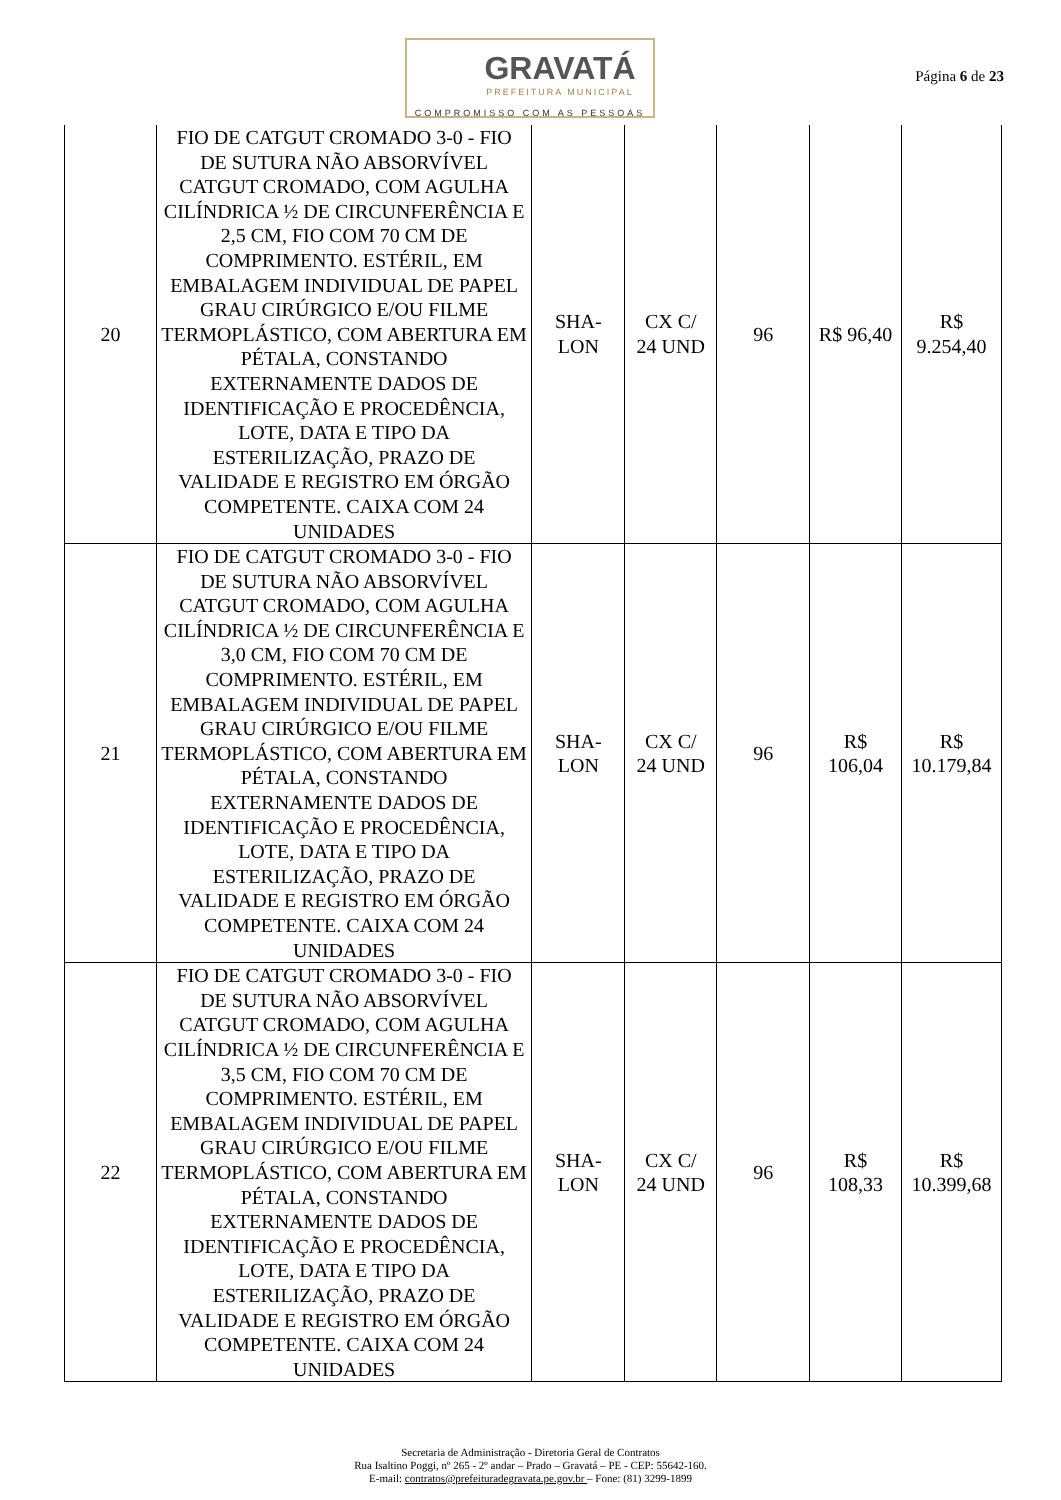GRAVATÁ
PREFEITURA MUNICIPAL
COMPROMISSO COM AS PESSOAS
Página 6 de 23
| 20 | FIO DE CATGUT CROMADO 3-0 - FIO DE SUTURA NÃO ABSORVÍVEL CATGUT CROMADO, COM AGULHA CILÍNDRICA ½ DE CIRCUNFERÊNCIA E 2,5 CM, FIO COM 70 CM DE COMPRIMENTO. ESTÉRIL, EM EMBALAGEM INDIVIDUAL DE PAPEL GRAU CIRÚRGICO E/OU FILME TERMOPLÁSTICO, COM ABERTURA EM PÉTALA, CONSTANDO EXTERNAMENTE DADOS DE IDENTIFICAÇÃO E PROCEDÊNCIA, LOTE, DATA E TIPO DA ESTERILIZAÇÃO, PRAZO DE VALIDADE E REGISTRO EM ÓRGÃO COMPETENTE. CAIXA COM 24 UNIDADES | SHA- LON | CX C/ 24 UND | 96 | R$ 96,40 | R$ 9.254,40 |
| 21 | FIO DE CATGUT CROMADO 3-0 - FIO DE SUTURA NÃO ABSORVÍVEL CATGUT CROMADO, COM AGULHA CILÍNDRICA ½ DE CIRCUNFERÊNCIA E 3,0 CM, FIO COM 70 CM DE COMPRIMENTO. ESTÉRIL, EM EMBALAGEM INDIVIDUAL DE PAPEL GRAU CIRÚRGICO E/OU FILME TERMOPLÁSTICO, COM ABERTURA EM PÉTALA, CONSTANDO EXTERNAMENTE DADOS DE IDENTIFICAÇÃO E PROCEDÊNCIA, LOTE, DATA E TIPO DA ESTERILIZAÇÃO, PRAZO DE VALIDADE E REGISTRO EM ÓRGÃO COMPETENTE. CAIXA COM 24 UNIDADES | SHA- LON | CX C/ 24 UND | 96 | R$ 106,04 | R$ 10.179,84 |
| 22 | FIO DE CATGUT CROMADO 3-0 - FIO DE SUTURA NÃO ABSORVÍVEL CATGUT CROMADO, COM AGULHA CILÍNDRICA ½ DE CIRCUNFERÊNCIA E 3,5 CM, FIO COM 70 CM DE COMPRIMENTO. ESTÉRIL, EM EMBALAGEM INDIVIDUAL DE PAPEL GRAU CIRÚRGICO E/OU FILME TERMOPLÁSTICO, COM ABERTURA EM PÉTALA, CONSTANDO EXTERNAMENTE DADOS DE IDENTIFICAÇÃO E PROCEDÊNCIA, LOTE, DATA E TIPO DA ESTERILIZAÇÃO, PRAZO DE VALIDADE E REGISTRO EM ÓRGÃO COMPETENTE. CAIXA COM 24 UNIDADES | SHA- LON | CX C/ 24 UND | 96 | R$ 108,33 | R$ 10.399,68 |
Secretaria de Administração - Diretoria Geral de Contratos
Rua Isaltino Poggi, nº 265 - 2º andar – Prado – Gravatá – PE - CEP: 55642-160.
E-mail: contratos@prefeituradegravata.pe.gov.br – Fone: (81) 3299-1899